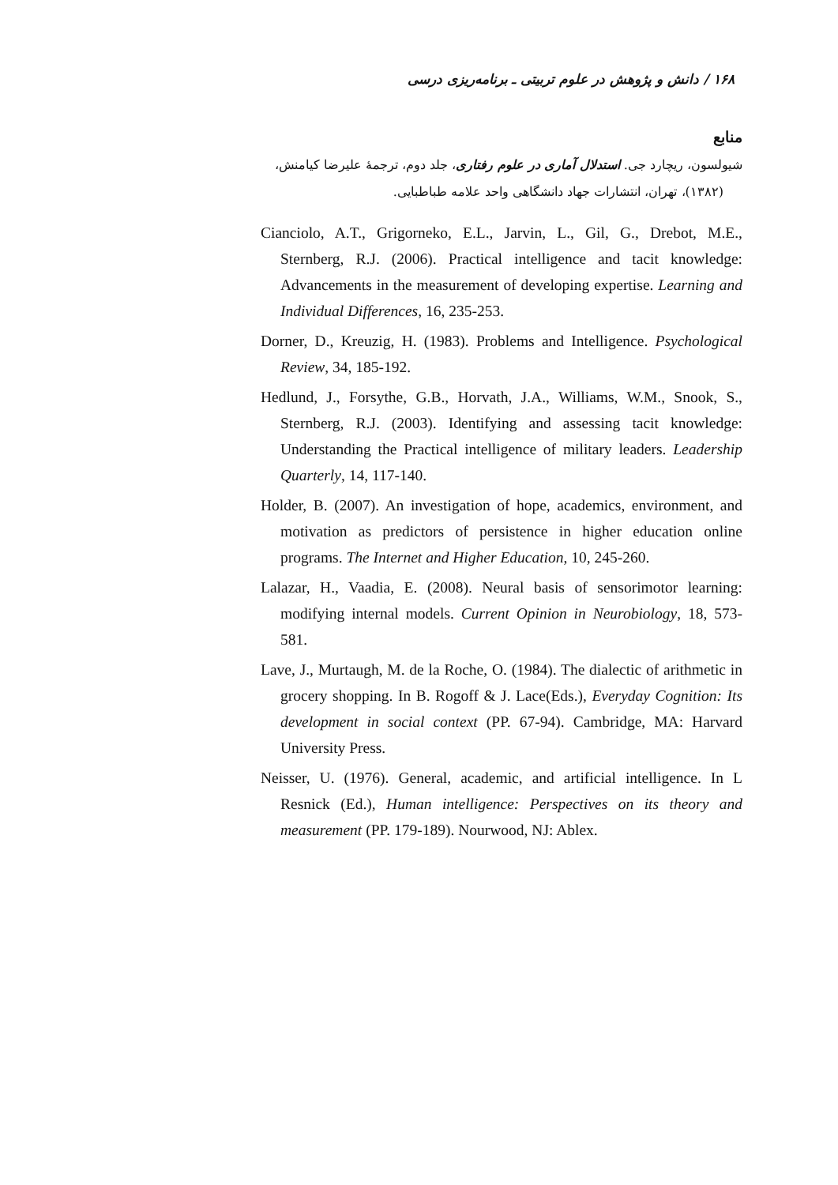۱۶۸ / دانش و پژوهش در علوم تربیتی ـ برنامه‌ریزی درسی
منابع
شیولسون، ریچارد جی. استدلال آماری در علوم رفتاری، جلد دوم، ترجمهٔ علیرضا کیامنش،
(۱۳۸۲)، تهران، انتشارات جهاد دانشگاهی واحد علامه طباطبایی.
Cianciolo, A.T., Grigorneko, E.L., Jarvin, L., Gil, G., Drebot, M.E., Sternberg, R.J. (2006). Practical intelligence and tacit knowledge: Advancements in the measurement of developing expertise. Learning and Individual Differences, 16, 235-253.
Dorner, D., Kreuzig, H. (1983). Problems and Intelligence. Psychological Review, 34, 185-192.
Hedlund, J., Forsythe, G.B., Horvath, J.A., Williams, W.M., Snook, S., Sternberg, R.J. (2003). Identifying and assessing tacit knowledge: Understanding the Practical intelligence of military leaders. Leadership Quarterly, 14, 117-140.
Holder, B. (2007). An investigation of hope, academics, environment, and motivation as predictors of persistence in higher education online programs. The Internet and Higher Education, 10, 245-260.
Lalazar, H., Vaadia, E. (2008). Neural basis of sensorimotor learning: modifying internal models. Current Opinion in Neurobiology, 18, 573-581.
Lave, J., Murtaugh, M. de la Roche, O. (1984). The dialectic of arithmetic in grocery shopping. In B. Rogoff & J. Lace(Eds.), Everyday Cognition: Its development in social context (PP. 67-94). Cambridge, MA: Harvard University Press.
Neisser, U. (1976). General, academic, and artificial intelligence. In L Resnick (Ed.), Human intelligence: Perspectives on its theory and measurement (PP. 179-189). Nourwood, NJ: Ablex.